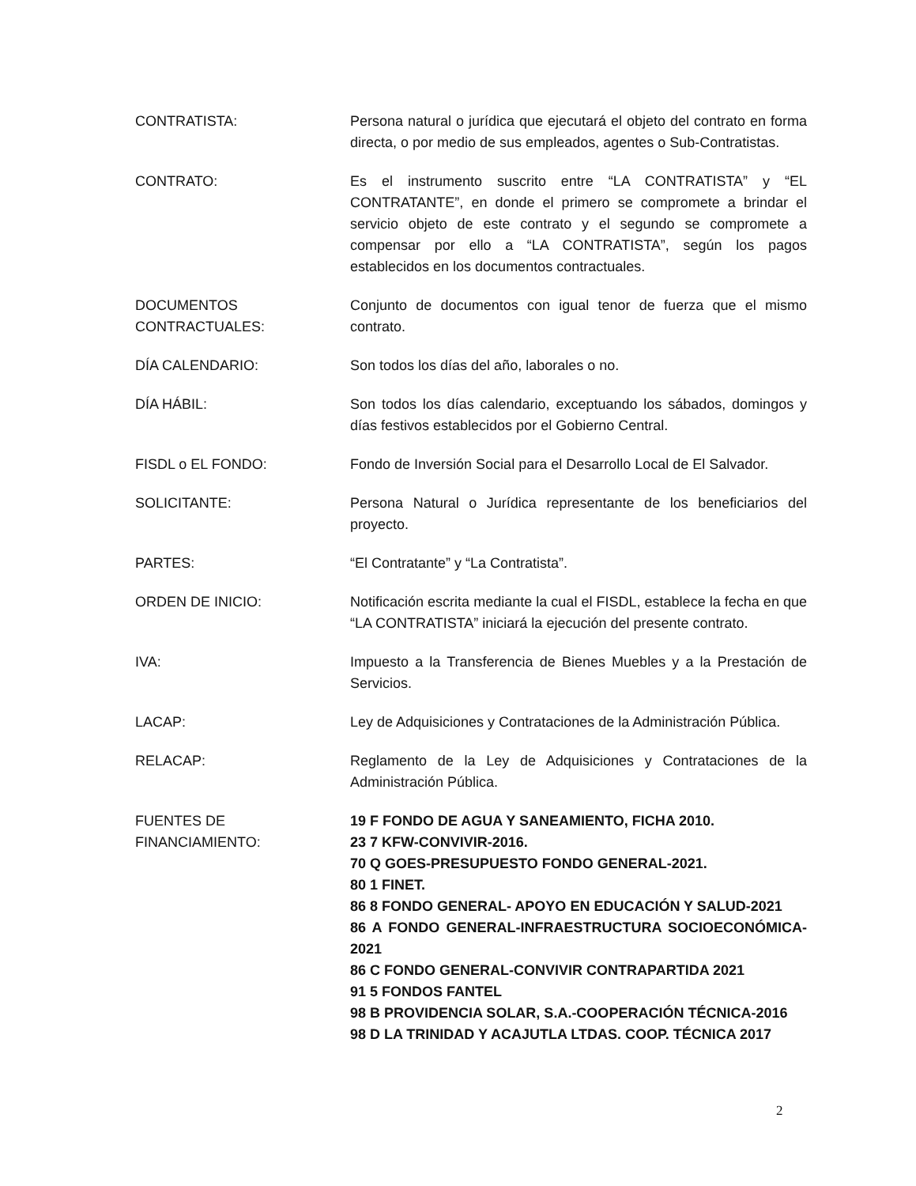CONTRATISTA: Persona natural o jurídica que ejecutará el objeto del contrato en forma directa, o por medio de sus empleados, agentes o Sub-Contratistas.
CONTRATO: Es el instrumento suscrito entre “LA CONTRATISTA” y “EL CONTRATANTE”, en donde el primero se compromete a brindar el servicio objeto de este contrato y el segundo se compromete a compensar por ello a “LA CONTRATISTA”, según los pagos establecidos en los documentos contractuales.
DOCUMENTOS
CONTRACTUALES:
Conjunto de documentos con igual tenor de fuerza que el mismo contrato.
DÍA CALENDARIO: Son todos los días del año, laborales o no.
DÍA HÁBIL: Son todos los días calendario, exceptuando los sábados, domingos y días festivos establecidos por el Gobierno Central.
FISDL o EL FONDO: Fondo de Inversión Social para el Desarrollo Local de El Salvador.
SOLICITANTE: Persona Natural o Jurídica representante de los beneficiarios del proyecto.
PARTES: “El Contratante” y “La Contratista”.
ORDEN DE INICIO: Notificación escrita mediante la cual el FISDL, establece la fecha en que “LA CONTRATISTA” iniciará la ejecución del presente contrato.
IVA: Impuesto a la Transferencia de Bienes Muebles y a la Prestación de Servicios.
LACAP: Ley de Adquisiciones y Contrataciones de la Administración Pública.
RELACAP: Reglamento de la Ley de Adquisiciones y Contrataciones de la Administración Pública.
FUENTES DE
FINANCIAMIENTO:
19 F FONDO DE AGUA Y SANEAMIENTO, FICHA 2010.
23 7 KFW-CONVIVIR-2016.
70 Q GOES-PRESUPUESTO FONDO GENERAL-2021.
80 1 FINET.
86 8 FONDO GENERAL- APOYO EN EDUCACIÓN Y SALUD-2021
86 A FONDO GENERAL-INFRAESTRUCTURA SOCIOECONÓMICA-2021
86 C FONDO GENERAL-CONVIVIR CONTRAPARTIDA 2021
91 5 FONDOS FANTEL
98 B PROVIDENCIA SOLAR, S.A.-COOPERACIÓN TÉCNICA-2016
98 D LA TRINIDAD Y ACAJUTLA LTDAS. COOP. TÉCNICA 2017
2